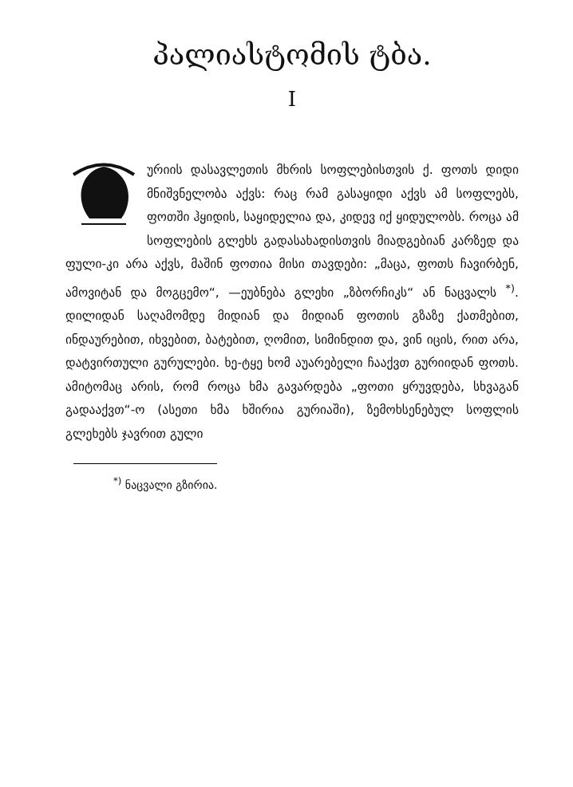პალიასტომის ტბა.
I
ურიის დასავლეთის მხრის სოფლებისთვის ქ. ფოთს დიდი მნიშვნელობა აქვს: რაც რამ გასაყიდი აქვს ამ სოფლებს, ფოთში ჰყიდის, საყიდელია და, კიდევ იქ ყიდულობს. როცა ამ სოფლების გლეხს გადასახადისთვის მიადგებიან კარზედ და ფული-კი არა აქვს, მაშინ ფოთია მისი თავდები: „მაცა, ფოთს ჩავირბენ, ამოვიტან და მოგცემო“, —ეუბნება გლეხი „ზბორჩიკს“ ან ნაცვალს <sup>*)</sup>. დილიდან საღამომდე მიდიან და მიდიან ფოთის გზაზე ქათმებით, ინდაურებით, იხვებით, ბატებით, ღომით, სიმინდით და, ვინ იცის, რით არა, დატვირთული გურულები. ხე-ტყე ხომ აუარებელი ჩააქვთ გურიიდან ფოთს. ამიტომაც არის, რომ როცა ხმა გავარდება „ფოთი ყრუვდება, სხვაგან გადააქვთ“-ო (ასეთი ხმა ხშირია გურიაში), ზემოხსენებულ სოფლის გლეხებს ჯავრით გული
<sup>*)</sup> ნაცვალი გზირია.